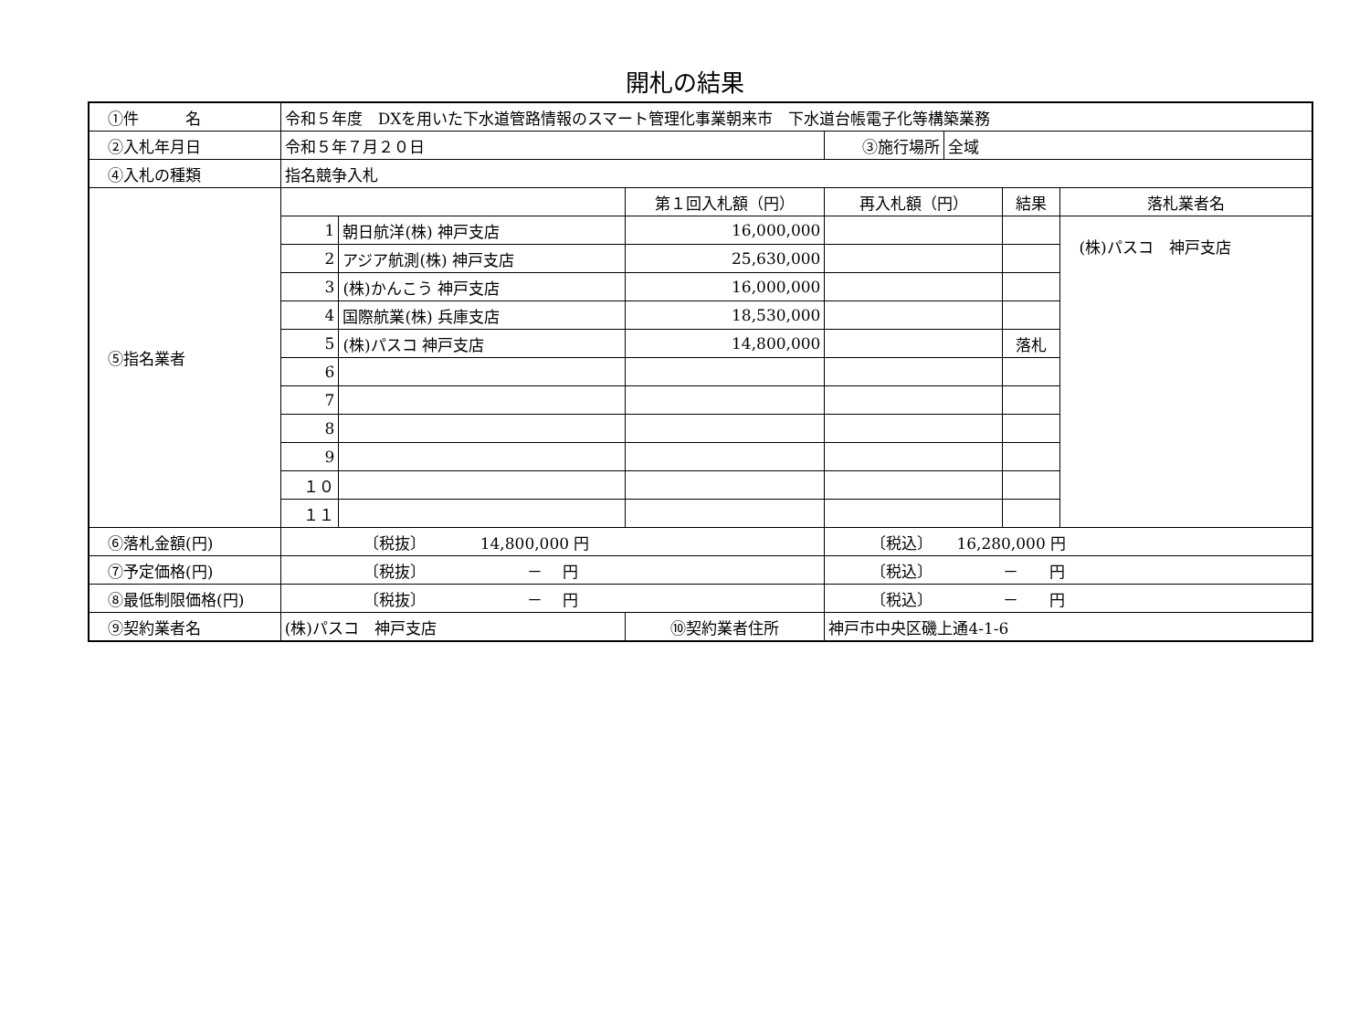開札の結果
| ①件 名 | 令和５年度 DXを用いた下水道管路情報のスマート管理化事業朝来市 下水道台帳電子化等構築業務 | | | | | | |
| ②入札年月日 | 令和５年７月２０日 | | | ③施行場所 | 全域 | | |
| ④入札の種類 | 指名競争入札 | | | | | | |
| ⑤指名業者 | | | 第１回入札額（円） | 再入札額（円） | | 結果 | 落札業者名 |
| | 1 | 朝日航洋(株) 神戸支店 | 16,000,000 | | | | (株)パスコ 神戸支店 |
| | 2 | アジア航測(株) 神戸支店 | 25,630,000 | | | | |
| | 3 | (株)かんこう 神戸支店 | 16,000,000 | | | | |
| | 4 | 国際航業(株) 兵庫支店 | 18,530,000 | | | | |
| | 5 | (株)パスコ 神戸支店 | 14,800,000 | | | 落札 | |
| | 6 | | | | | | |
| | 7 | | | | | | |
| | 8 | | | | | | |
| | 9 | | | | | | |
| | １０ | | | | | | |
| | １１ | | | | | | |
| ⑥落札金額(円) | 〔税抜〕 14,800,000 円 | | | 〔税込〕 16,280,000 円 | | | |
| ⑦予定価格(円) | 〔税抜〕 － 円 | | | 〔税込〕 － 円 | | | |
| ⑧最低制限価格(円) | 〔税抜〕 － 円 | | | 〔税込〕 － 円 | | | |
| ⑨契約業者名 | (株)パスコ 神戸支店 | | ⑩契約業者住所 | 神戸市中央区磯上通4-1-6 | | | |